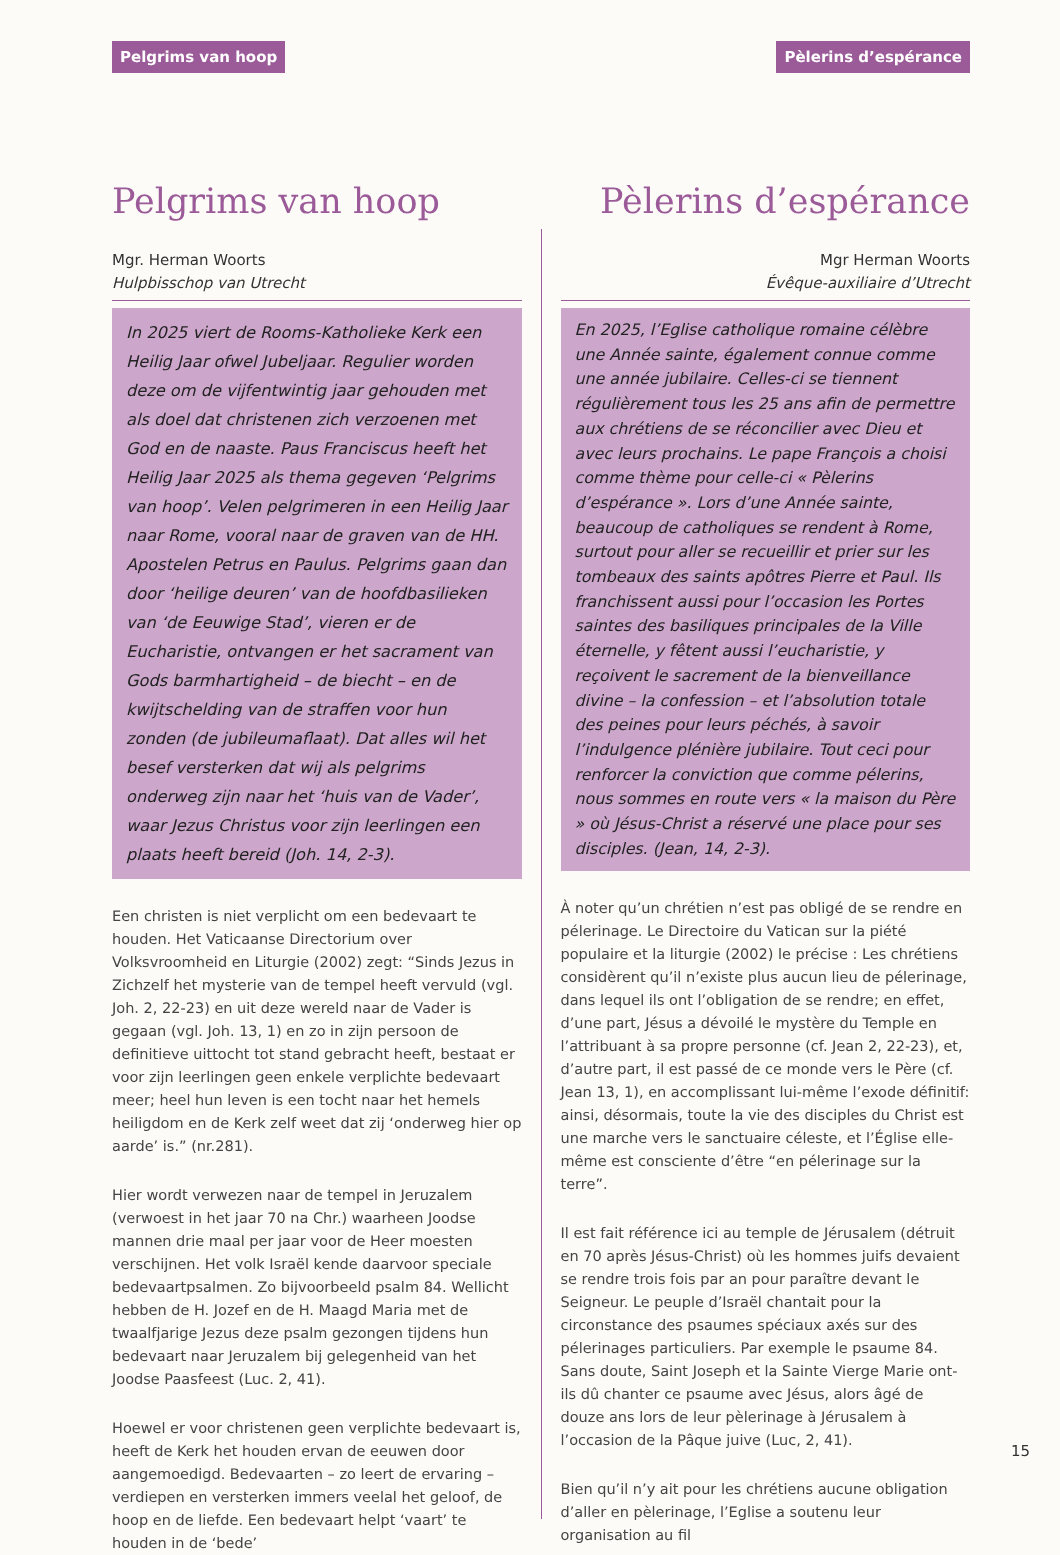Pelgrims van hoop Pèlerins d’espérance
Pelgrims van hoop
Mgr. Herman Woorts
Hulpbisschop van Utrecht
In 2025 viert de Rooms-Katholieke Kerk een Heilig Jaar ofwel Jubeljaar. Regulier worden deze om de vijfentwintig jaar gehouden met als doel dat christenen zich verzoenen met God en de naaste. Paus Franciscus heeft het Heilig Jaar 2025 als thema gegeven ‘Pelgrims van hoop’. Velen pelgrimeren in een Heilig Jaar naar Rome, vooral naar de graven van de HH. Apostelen Petrus en Paulus. Pelgrims gaan dan door ‘heilige deuren’ van de hoofdbasilieken van ‘de Eeuwige Stad’, vieren er de Eucharistie, ontvangen er het sacrament van Gods barmhartigheid – de biecht – en de kwijtschelding van de straffen voor hun zonden (de jubileumaflaat). Dat alles wil het besef versterken dat wij als pelgrims onderweg zijn naar het ‘huis van de Vader’, waar Jezus Christus voor zijn leerlingen een plaats heeft bereid (Joh. 14, 2-3).
Een christen is niet verplicht om een bedevaart te houden. Het Vaticaanse Directorium over Volksvroomheid en Liturgie (2002) zegt: “Sinds Jezus in Zichzelf het mysterie van de tempel heeft vervuld (vgl. Joh. 2, 22-23) en uit deze wereld naar de Vader is gegaan (vgl. Joh. 13, 1) en zo in zijn persoon de definitieve uittocht tot stand gebracht heeft, bestaat er voor zijn leerlingen geen enkele verplichte bedevaart meer; heel hun leven is een tocht naar het hemels heiligdom en de Kerk zelf weet dat zij ‘onderweg hier op aarde’ is.” (nr.281).
Hier wordt verwezen naar de tempel in Jeruzalem (verwoest in het jaar 70 na Chr.) waarheen Joodse mannen drie maal per jaar voor de Heer moesten verschijnen. Het volk Israël kende daarvoor speciale bedevaartpsalmen. Zo bijvoorbeeld psalm 84. Wellicht hebben de H. Jozef en de H. Maagd Maria met de twaalfjarige Jezus deze psalm gezongen tijdens hun bedevaart naar Jeruzalem bij gelegenheid van het Joodse Paasfeest (Luc. 2, 41).
Hoewel er voor christenen geen verplichte bedevaart is, heeft de Kerk het houden ervan de eeuwen door aangemoedigd. Bedevaarten – zo leert de ervaring – verdiepen en versterken immers veelal het geloof, de hoop en de liefde. Een bedevaart helpt ‘vaart’ te houden in de ‘bede’
Pèlerins d’espérance
Mgr Herman Woorts
Évêque-auxiliaire d’Utrecht
En 2025, l’Eglise catholique romaine célèbre une Année sainte, également connue comme une année jubilaire. Celles-ci se tiennent régulièrement tous les 25 ans afin de permettre aux chrétiens de se réconcilier avec Dieu et avec leurs prochains. Le pape François a choisi comme thème pour celle-ci « Pèlerins d’espérance ». Lors d’une Année sainte, beaucoup de catholiques se rendent à Rome, surtout pour aller se recueillir et prier sur les tombeaux des saints apôtres Pierre et Paul. Ils franchissent aussi pour l’occasion les Portes saintes des basiliques principales de la Ville éternelle, y fêtent aussi l’eucharistie, y reçoivent le sacrement de la bienveillance divine – la confession – et l’absolution totale des peines pour leurs péchés, à savoir l’indulgence plénière jubilaire. Tout ceci pour renforcer la conviction que comme pélerins, nous sommes en route vers « la maison du Père » où Jésus-Christ a réservé une place pour ses disciples. (Jean, 14, 2-3).
À noter qu’un chrétien n’est pas obligé de se rendre en pélerinage. Le Directoire du Vatican sur la piété populaire et la liturgie (2002) le précise : Les chrétiens considèrent qu’il n’existe plus aucun lieu de pélerinage, dans lequel ils ont l’obligation de se rendre; en effet, d’une part, Jésus a dévoilé le mystère du Temple en l’attribuant à sa propre personne (cf. Jean 2, 22-23), et, d’autre part, il est passé de ce monde vers le Père (cf. Jean 13, 1), en accomplissant lui-même l’exode définitif: ainsi, désormais, toute la vie des disciples du Christ est une marche vers le sanctuaire céleste, et l’Église elle-même est consciente d’être “en pélerinage sur la terre”.
Il est fait référence ici au temple de Jérusalem (détruit en 70 après Jésus-Christ) où les hommes juifs devaient se rendre trois fois par an pour paraître devant le Seigneur. Le peuple d’Israël chantait pour la circonstance des psaumes spéciaux axés sur des pélerinages particuliers. Par exemple le psaume 84. Sans doute, Saint Joseph et la Sainte Vierge Marie ont-ils dû chanter ce psaume avec Jésus, alors âgé de douze ans lors de leur pèlerinage à Jérusalem à l’occasion de la Pâque juive (Luc, 2, 41).
Bien qu’il n’y ait pour les chrétiens aucune obligation d’aller en pèlerinage, l’Eglise a soutenu leur organisation au fil
15